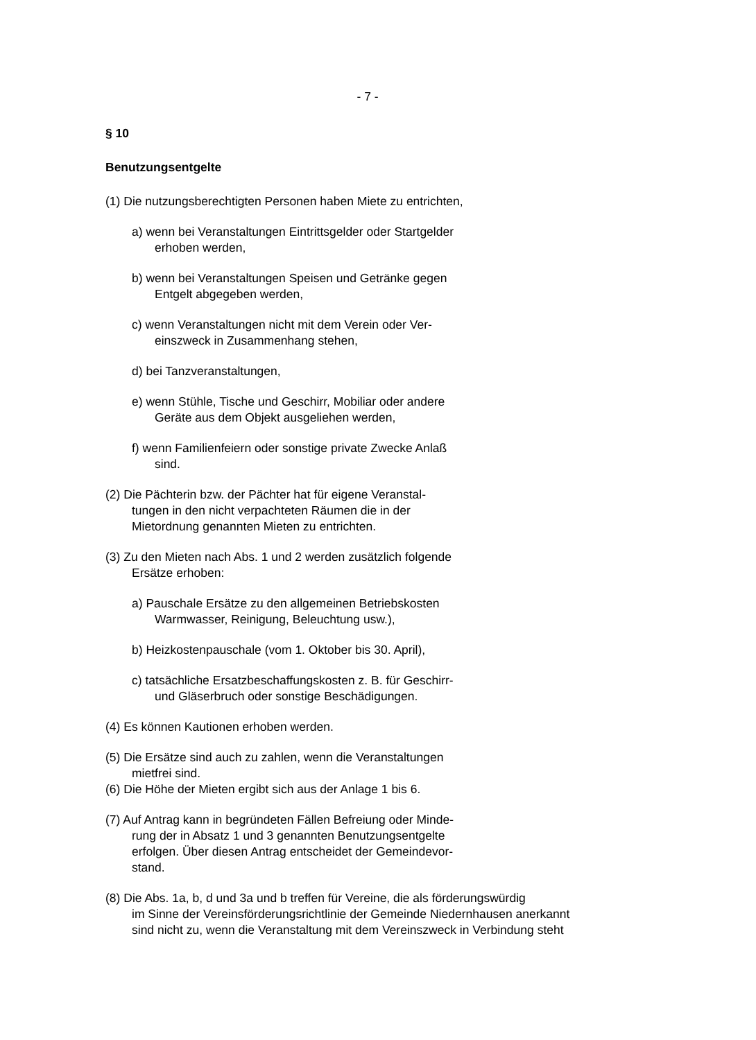- 7 -
§ 10
Benutzungsentgelte
(1) Die nutzungsberechtigten Personen haben Miete zu entrichten,
a) wenn bei Veranstaltungen Eintrittsgelder oder Startgelder
erhoben werden,
b) wenn bei Veranstaltungen Speisen und Getränke gegen
Entgelt abgegeben werden,
c) wenn Veranstaltungen nicht mit dem Verein oder Ver-
einszweck in Zusammenhang stehen,
d) bei Tanzveranstaltungen,
e) wenn Stühle, Tische und Geschirr, Mobiliar oder andere
Geräte aus dem Objekt ausgeliehen werden,
f) wenn Familienfeiern oder sonstige private Zwecke Anlaß
sind.
(2) Die Pächterin bzw. der Pächter hat für eigene Veranstal-
tungen in den nicht verpachteten Räumen die in der
Mietordnung genannten Mieten zu entrichten.
(3) Zu den Mieten nach Abs. 1 und 2 werden zusätzlich folgende
Ersätze erhoben:
a) Pauschale Ersätze zu den allgemeinen Betriebskosten
Warmwasser, Reinigung, Beleuchtung usw.),
b) Heizkostenpauschale (vom 1. Oktober bis 30. April),
c) tatsächliche Ersatzbeschaffungskosten z. B. für Geschirr-
und Gläserbruch oder sonstige Beschädigungen.
(4) Es können Kautionen erhoben werden.
(5) Die Ersätze sind auch zu zahlen, wenn die Veranstaltungen
mietfrei sind.
(6) Die Höhe der Mieten ergibt sich aus der Anlage 1 bis 6.
(7) Auf Antrag kann in begründeten Fällen Befreiung oder Minde-
rung der in Absatz 1 und 3 genannten Benutzungsentgelte
erfolgen. Über diesen Antrag entscheidet der Gemeindevor-
stand.
(8) Die Abs. 1a, b, d und 3a und b treffen für Vereine, die als förderungswürdig
im Sinne der Vereinsförderungsrichtlinie der Gemeinde Niedernhausen anerkannt
sind nicht zu, wenn die Veranstaltung mit dem Vereinszweck in Verbindung steht